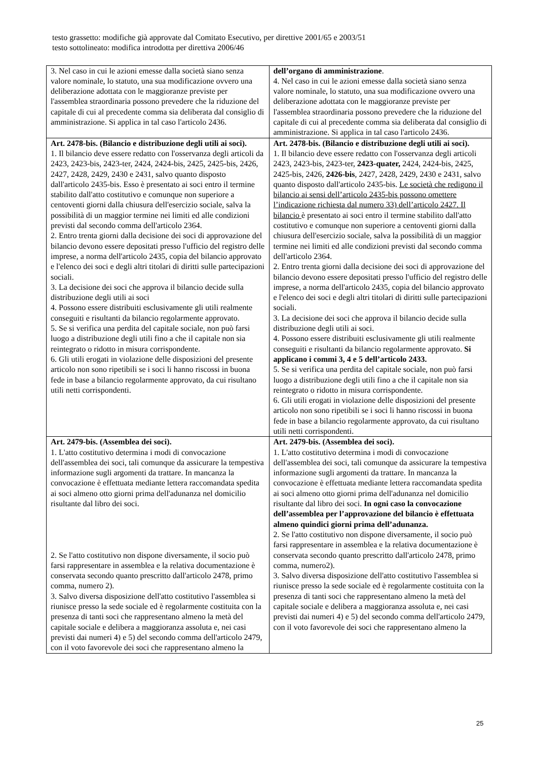testo grassetto: modifiche già approvate dal Comitato Esecutivo, per direttive 2001/65 e 2003/51
testo sottolineato: modifica introdotta per direttiva 2006/46
| 3. Nel caso in cui le azioni emesse dalla società siano senza valore nominale, lo statuto, una sua modificazione ovvero una deliberazione adottata con le maggioranze previste per l'assemblea straordinaria possono prevedere che la riduzione del capitale di cui al precedente comma sia deliberata dal consiglio di amministrazione. Si applica in tal caso l'articolo 2436. | dell’organo di amministrazione . 4. Nel caso in cui le azioni emesse dalla società siano senza valore nominale, lo statuto, una sua modificazione ovvero una deliberazione adottata con le maggioranze previste per l'assemblea straordinaria possono prevedere che la riduzione del capitale di cui al precedente comma sia deliberata dal consiglio di amministrazione. Si applica in tal caso l'articolo 2436. |
| Art. 2478-bis. (Bilancio e distribuzione degli utili ai soci). 1. Il bilancio deve essere redatto con l'osservanza degli articoli da 2423, 2423-bis, 2423-ter, 2424, 2424-bis, 2425, 2425-bis, 2426, 2427, 2428, 2429, 2430 e 2431, salvo quanto disposto dall'articolo 2435-bis. Esso è presentato ai soci entro il termine stabilito dall'atto costitutivo e comunque non superiore a centoventi giorni dalla chiusura dell'esercizio sociale, salva la possibilità di un maggior termine nei limiti ed alle condizioni previsti dal secondo comma dell'articolo 2364. 2. Entro trenta giorni dalla decisione dei soci di approvazione del bilancio devono essere depositati presso l'ufficio del registro delle imprese, a norma dell'articolo 2435, copia del bilancio approvato e l'elenco dei soci e degli altri titolari di diritti sulle partecipazioni sociali. 3. La decisione dei soci che approva il bilancio decide sulla distribuzione degli utili ai soci 4. Possono essere distribuiti esclusivamente gli utili realmente conseguiti e risultanti da bilancio regolarmente approvato. 5. Se si verifica una perdita del capitale sociale, non può farsi luogo a distribuzione degli utili fino a che il capitale non sia reintegrato o ridotto in misura corrispondente. 6. Gli utili erogati in violazione delle disposizioni del presente articolo non sono ripetibili se i soci li hanno riscossi in buona fede in base a bilancio regolarmente approvato, da cui risultano utili netti corrispondenti. | Art. 2478-bis. (Bilancio e distribuzione degli utili ai soci). 1. Il bilancio deve essere redatto con l'osservanza degli articoli 2423, 2423-bis, 2423-ter, 2423-quater, 2424, 2424-bis, 2425, 2425-bis, 2426, 2426-bis , 2427, 2428, 2429, 2430 e 2431, salvo quanto disposto dall'articolo 2435-bis. Le società che redigono il bilancio ai sensi dell’articolo 2435-bis possono omettere l’indicazione richiesta dal numero 33) dell’articolo 2427. Il bilancio è presentato ai soci entro il termine stabilito dall'atto costitutivo e comunque non superiore a centoventi giorni dalla chiusura dell'esercizio sociale, salva la possibilità di un maggior termine nei limiti ed alle condizioni previsti dal secondo comma dell'articolo 2364. 2. Entro trenta giorni dalla decisione dei soci di approvazione del bilancio devono essere depositati presso l'ufficio del registro delle imprese, a norma dell'articolo 2435, copia del bilancio approvato e l'elenco dei soci e degli altri titolari di diritti sulle partecipazioni sociali. 3. La decisione dei soci che approva il bilancio decide sulla distribuzione degli utili ai soci. 4. Possono essere distribuiti esclusivamente gli utili realmente conseguiti e risultanti da bilancio regolarmente approvato. Si applicano i commi 3, 4 e 5 dell’articolo 2433. 5. Se si verifica una perdita del capitale sociale, non può farsi luogo a distribuzione degli utili fino a che il capitale non sia reintegrato o ridotto in misura corrispondente. 6. Gli utili erogati in violazione delle disposizioni del presente articolo non sono ripetibili se i soci li hanno riscossi in buona fede in base a bilancio regolarmente approvato, da cui risultano utili netti corrispondenti. |
| Art. 2479-bis. (Assemblea dei soci). 1. L'atto costitutivo determina i modi di convocazione dell'assemblea dei soci, tali comunque da assicurare la tempestiva informazione sugli argomenti da trattare. In mancanza la convocazione è effettuata mediante lettera raccomandata spedita ai soci almeno otto giorni prima dell'adunanza nel domicilio risultante dal libro dei soci. 2. Se l'atto costitutivo non dispone diversamente, il socio può farsi rappresentare in assemblea e la relativa documentazione è conservata secondo quanto prescritto dall'articolo 2478, primo comma, numero 2). 3. Salvo diversa disposizione dell'atto costitutivo l'assemblea si riunisce presso la sede sociale ed è regolarmente costituita con la presenza di tanti soci che rappresentano almeno la metà del capitale sociale e delibera a maggioranza assoluta e, nei casi previsti dai numeri 4) e 5) del secondo comma dell'articolo 2479, con il voto favorevole dei soci che rappresentano almeno la | Art. 2479-bis. (Assemblea dei soci). 1. L'atto costitutivo determina i modi di convocazione dell'assemblea dei soci, tali comunque da assicurare la tempestiva informazione sugli argomenti da trattare. In mancanza la convocazione è effettuata mediante lettera raccomandata spedita ai soci almeno otto giorni prima dell'adunanza nel domicilio risultante dal libro dei soci. In ogni caso la convocazione dell’assemblea per l’approvazione del bilancio è effettuata almeno quindici giorni prima dell’adunanza. 2. Se l'atto costitutivo non dispone diversamente, il socio può farsi rappresentare in assemblea e la relativa documentazione è conservata secondo quanto prescritto dall'articolo 2478, primo comma, numero2). 3. Salvo diversa disposizione dell'atto costitutivo l'assemblea si riunisce presso la sede sociale ed è regolarmente costituita con la presenza di tanti soci che rappresentano almeno la metà del capitale sociale e delibera a maggioranza assoluta e, nei casi previsti dai numeri 4) e 5) del secondo comma dell'articolo 2479, con il voto favorevole dei soci che rappresentano almeno la |
25